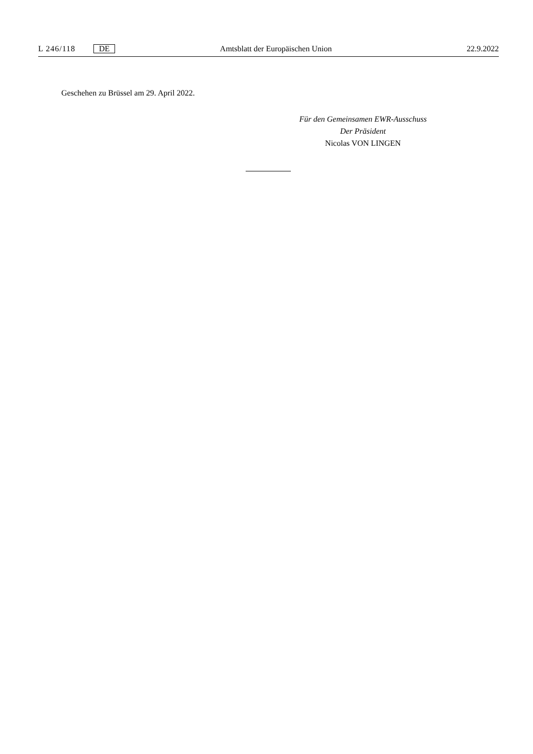L 246/118 DE Amtsblatt der Europäischen Union 22.9.2022
Geschehen zu Brüssel am 29. April 2022.
Für den Gemeinsamen EWR-Ausschuss
Der Präsident
Nicolas VON LINGEN